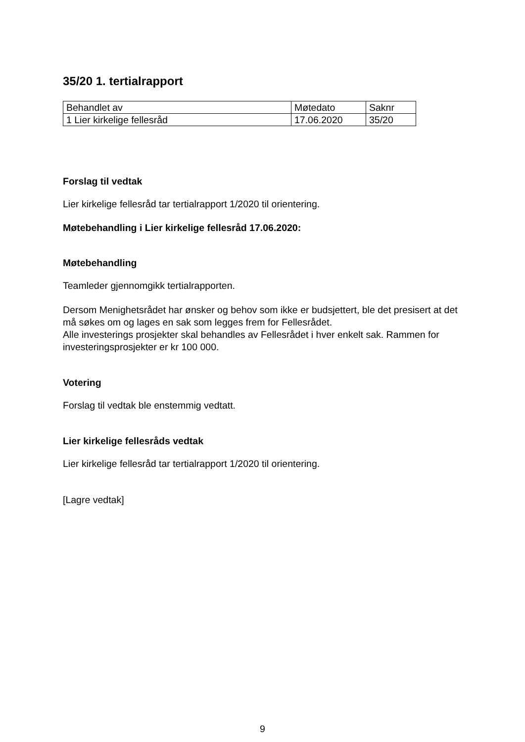35/20 1. tertialrapport
| Behandlet av | Møtedato | Saknr |
| 1 Lier kirkelige fellesråd | 17.06.2020 | 35/20 |
Forslag til vedtak
Lier kirkelige fellesråd tar tertialrapport 1/2020 til orientering.
Møtebehandling i Lier kirkelige fellesråd 17.06.2020:
Møtebehandling
Teamleder gjennomgikk tertialrapporten.
Dersom Menighetsrådet har ønsker og behov som ikke er budsjettert, ble det presisert at det må søkes om og lages en sak som legges frem for Fellesrådet.
Alle investerings prosjekter skal behandles av Fellesrådet i hver enkelt sak. Rammen for investeringsprosjekter er kr 100 000.
Votering
Forslag til vedtak ble enstemmig vedtatt.
Lier kirkelige fellesråds vedtak
Lier kirkelige fellesråd tar tertialrapport 1/2020 til orientering.
[Lagre vedtak]
9